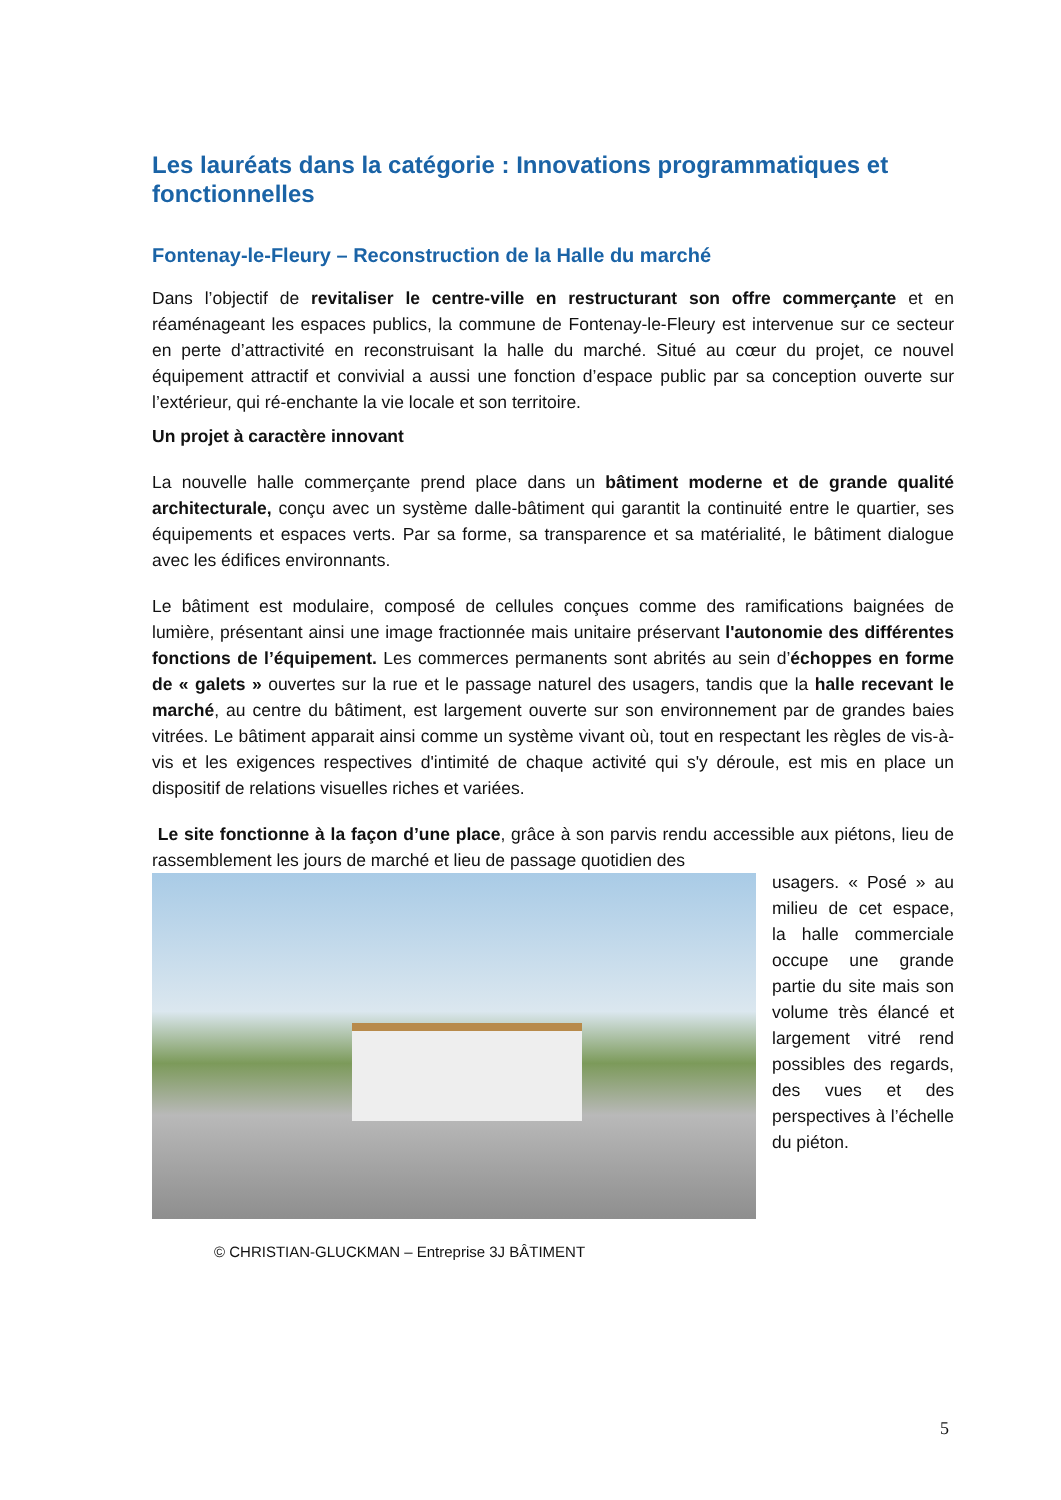Les lauréats dans la catégorie : Innovations programmatiques et fonctionnelles
Fontenay-le-Fleury – Reconstruction de la Halle du marché
Dans l’objectif de revitaliser le centre-ville en restructurant son offre commerçante et en réaménageant les espaces publics, la commune de Fontenay-le-Fleury est intervenue sur ce secteur en perte d’attractivité en reconstruisant la halle du marché. Situé au cœur du projet, ce nouvel équipement attractif et convivial a aussi une fonction d’espace public par sa conception ouverte sur l’extérieur, qui ré-enchante la vie locale et son territoire.
Un projet à caractère innovant
La nouvelle halle commerçante prend place dans un bâtiment moderne et de grande qualité architecturale, conçu avec un système dalle-bâtiment qui garantit la continuité entre le quartier, ses équipements et espaces verts. Par sa forme, sa transparence et sa matérialité, le bâtiment dialogue avec les édifices environnants.
Le bâtiment est modulaire, composé de cellules conçues comme des ramifications baignées de lumière, présentant ainsi une image fractionnée mais unitaire préservant l'autonomie des différentes fonctions de l’équipement. Les commerces permanents sont abrités au sein d’échoppes en forme de « galets » ouvertes sur la rue et le passage naturel des usagers, tandis que la halle recevant le marché, au centre du bâtiment, est largement ouverte sur son environnement par de grandes baies vitrées. Le bâtiment apparait ainsi comme un système vivant où, tout en respectant les règles de vis-à-vis et les exigences respectives d'intimité de chaque activité qui s'y déroule, est mis en place un dispositif de relations visuelles riches et variées.
Le site fonctionne à la façon d’une place, grâce à son parvis rendu accessible aux piétons, lieu de rassemblement les jours de marché et lieu de passage quotidien des
usagers. « Posé » au milieu de cet espace, la halle commerciale occupe une grande partie du site mais son volume très élancé et largement vitré rend possibles des regards, des vues et des perspectives à l’échelle du piéton.
© CHRISTIAN-GLUCKMAN – Entreprise 3J BÂTIMENT
5